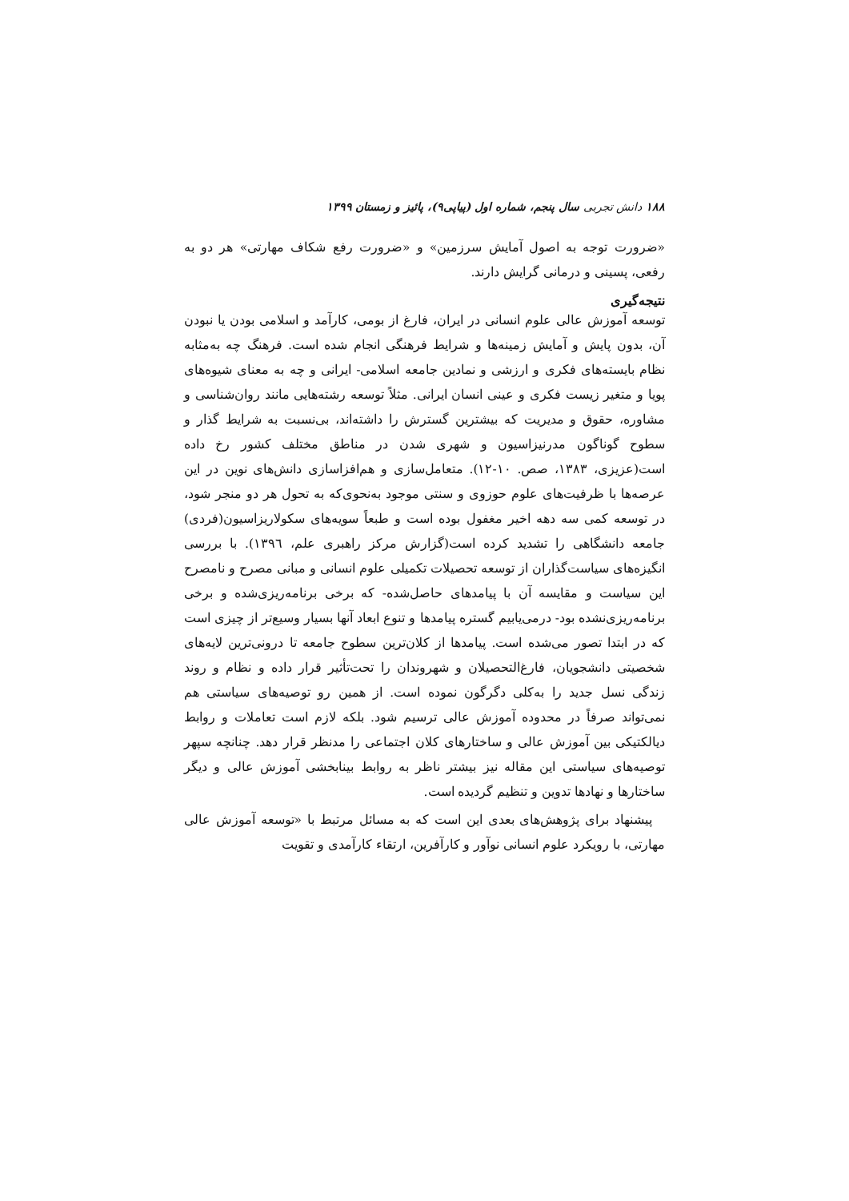۱۸۸ دانش تجربی سال پنجم، شماره اول (پیاپی۹)، پائیز و زمستان ۱۳۹۹
«ضرورت توجه به اصول آمایش سرزمین» و «ضرورت رفع شکاف مهارتی» هر دو به رفعی، پسینی و درمانی گرایش دارند.
نتیجه‌گیری
توسعه آموزش عالی علوم انسانی در ایران، فارغ از بومی، کارآمد و اسلامی بودن یا نبودن آن، بدون پایش و آمایش زمینه‌ها و شرایط فرهنگی انجام شده است. فرهنگ چه به‌مثابه نظام بایسته‌های فکری و ارزشی و نمادین جامعه اسلامی- ایرانی و چه به معنای شیوه‌های پویا و متغیر زیست فکری و عینی انسان ایرانی. مثلاً توسعه رشته‌هایی مانند روان‌شناسی و مشاوره، حقوق و مدیریت که بیشترین گسترش را داشته‌اند، بی‌نسبت به شرایط گذار و سطوح گوناگون مدرنیزاسیون و شهری شدن در مناطق مختلف کشور رخ داده است(عزیزی، ۱۳۸۳، صص. ۱۰-۱۲). متعامل‌سازی و هم‌افزاسازی دانش‌های نوین در این عرصه‌ها با ظرفیت‌های علوم حوزوی و سنتی موجود به‌نحوی‌که به تحول هر دو منجر شود، در توسعه کمی سه دهه اخیر مغفول بوده است و طبعاً سویه‌های سکولاریزاسیون(فردی) جامعه دانشگاهی را تشدید کرده است(گزارش مرکز راهبری علم، ۱۳۹٦). با بررسی انگیزه‌های سیاست‌گذاران از توسعه تحصیلات تکمیلی علوم انسانی و مبانی مصرح و نامصرح این سیاست و مقایسه آن با پیامدهای حاصل‌شده- که برخی برنامه‌ریزی‌شده و برخی برنامه‌ریزی‌نشده بود- درمی‌یابیم گستره پیامدها و تنوع ابعاد آنها بسیار وسیع‌تر از چیزی است که در ابتدا تصور می‌شده است. پیامدها از کلان‌ترین سطوح جامعه تا درونی‌ترین لایه‌های شخصیتی دانشجویان، فارغ‌التحصیلان و شهروندان را تحت‌تأثیر قرار داده و نظام و روند زندگی نسل جدید را به‌کلی دگرگون نموده است. از همین رو توصیه‌های سیاستی هم نمی‌تواند صرفاً در محدوده آموزش عالی ترسیم شود. بلکه لازم است تعاملات و روابط دیالکتیکی بین آموزش عالی و ساختارهای کلان اجتماعی را مدنظر قرار دهد. چنانچه سپهر توصیه‌های سیاستی این مقاله نیز بیشتر ناظر به روابط بینابخشی آموزش عالی و دیگر ساختارها و نهادها تدوین و تنظیم گردیده است.
پیشنهاد برای پژوهش‌های بعدی این است که به مسائل مرتبط با «توسعه آموزش عالی مهارتی، با رویکرد علوم انسانی نوآور و کارآفرین، ارتقاء کارآمدی و تقویت